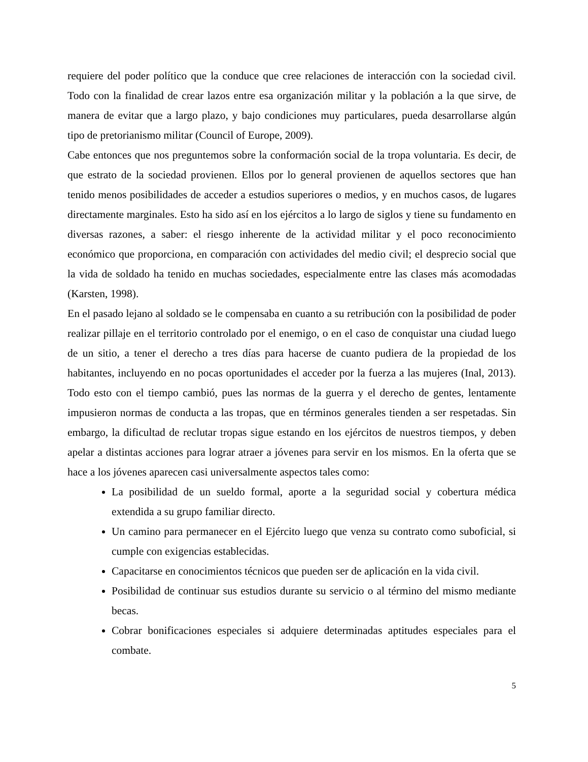requiere del poder político que la conduce que cree relaciones de interacción con la sociedad civil. Todo con la finalidad de crear lazos entre esa organización militar y la población a la que sirve, de manera de evitar que a largo plazo, y bajo condiciones muy particulares, pueda desarrollarse algún tipo de pretorianismo militar (Council of Europe, 2009).
Cabe entonces que nos preguntemos sobre la conformación social de la tropa voluntaria. Es decir, de que estrato de la sociedad provienen. Ellos por lo general provienen de aquellos sectores que han tenido menos posibilidades de acceder a estudios superiores o medios, y en muchos casos, de lugares directamente marginales. Esto ha sido así en los ejércitos a lo largo de siglos y tiene su fundamento en diversas razones, a saber: el riesgo inherente de la actividad militar y el poco reconocimiento económico que proporciona, en comparación con actividades del medio civil; el desprecio social que la vida de soldado ha tenido en muchas sociedades, especialmente entre las clases más acomodadas (Karsten, 1998).
En el pasado lejano al soldado se le compensaba en cuanto a su retribución con la posibilidad de poder realizar pillaje en el territorio controlado por el enemigo, o en el caso de conquistar una ciudad luego de un sitio, a tener el derecho a tres días para hacerse de cuanto pudiera de la propiedad de los habitantes, incluyendo en no pocas oportunidades el acceder por la fuerza a las mujeres (Inal, 2013). Todo esto con el tiempo cambió, pues las normas de la guerra y el derecho de gentes, lentamente impusieron normas de conducta a las tropas, que en términos generales tienden a ser respetadas. Sin embargo, la dificultad de reclutar tropas sigue estando en los ejércitos de nuestros tiempos, y deben apelar a distintas acciones para lograr atraer a jóvenes para servir en los mismos. En la oferta que se hace a los jóvenes aparecen casi universalmente aspectos tales como:
La posibilidad de un sueldo formal, aporte a la seguridad social y cobertura médica extendida a su grupo familiar directo.
Un camino para permanecer en el Ejército luego que venza su contrato como suboficial, si cumple con exigencias establecidas.
Capacitarse en conocimientos técnicos que pueden ser de aplicación en la vida civil.
Posibilidad de continuar sus estudios durante su servicio o al término del mismo mediante becas.
Cobrar bonificaciones especiales si adquiere determinadas aptitudes especiales para el combate.
5